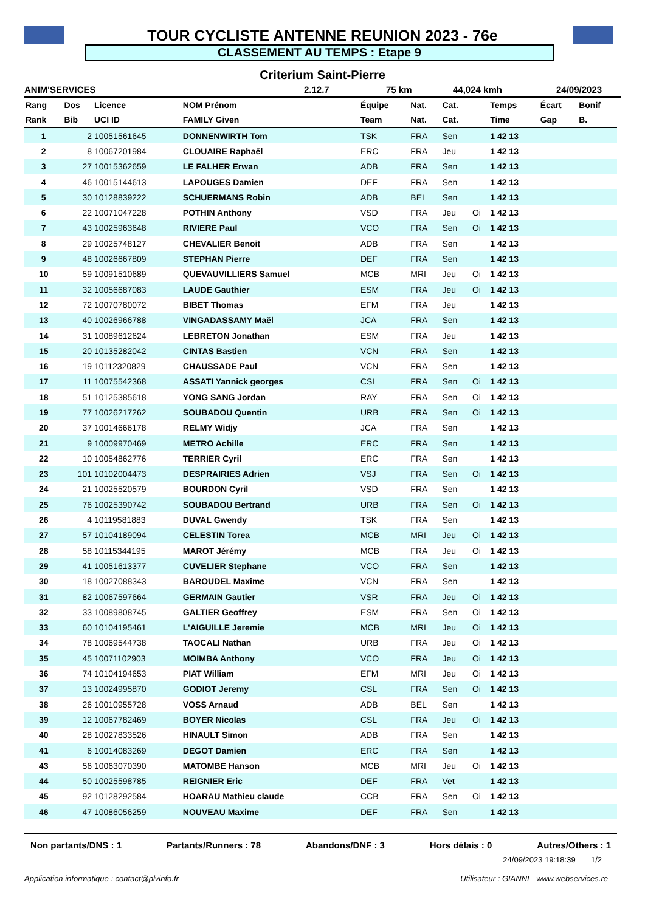TOUR CYCLISTE ANTENNE REUNION 2023 - 76e
CLASSEMENT AU TEMPS : Etape 9
Criterium Saint-Pierre
ANIM'SERVICES 2.12.7 75 km 44,024 kmh 24/09/2023
| Rang | Dos | Licence | NOM Prénom | Équipe | Nat. | Cat. | | Temps | Écart | Bonif |
| --- | --- | --- | --- | --- | --- | --- | --- | --- | --- | --- |
| Rank | Bib | UCI ID | FAMILY Given | Team | Nat. | Cat. | | Time | Gap | B. |
| 1 | 2 | 10051561645 | DONNENWIRTH Tom | TSK | FRA | Sen | | 1 42 13 | | |
| 2 | 8 | 10067201984 | CLOUAIRE Raphaël | ERC | FRA | Jeu | | 1 42 13 | | |
| 3 | 27 | 10015362659 | LE FALHER Erwan | ADB | FRA | Sen | | 1 42 13 | | |
| 4 | 46 | 10015144613 | LAPOUGES Damien | DEF | FRA | Sen | | 1 42 13 | | |
| 5 | 30 | 10128839222 | SCHUERMANS Robin | ADB | BEL | Sen | | 1 42 13 | | |
| 6 | 22 | 10071047228 | POTHIN Anthony | VSD | FRA | Jeu | Oi | 1 42 13 | | |
| 7 | 43 | 10025963648 | RIVIERE Paul | VCO | FRA | Sen | Oi | 1 42 13 | | |
| 8 | 29 | 10025748127 | CHEVALIER Benoit | ADB | FRA | Sen | | 1 42 13 | | |
| 9 | 48 | 10026667809 | STEPHAN Pierre | DEF | FRA | Sen | | 1 42 13 | | |
| 10 | 59 | 10091510689 | QUEVAUVILLIERS Samuel | MCB | MRI | Jeu | Oi | 1 42 13 | | |
| 11 | 32 | 10056687083 | LAUDE Gauthier | ESM | FRA | Jeu | Oi | 1 42 13 | | |
| 12 | 72 | 10070780072 | BIBET Thomas | EFM | FRA | Jeu | | 1 42 13 | | |
| 13 | 40 | 10026966788 | VINGADASSAMY Maël | JCA | FRA | Sen | | 1 42 13 | | |
| 14 | 31 | 10089612624 | LEBRETON Jonathan | ESM | FRA | Jeu | | 1 42 13 | | |
| 15 | 20 | 10135282042 | CINTAS Bastien | VCN | FRA | Sen | | 1 42 13 | | |
| 16 | 19 | 10112320829 | CHAUSSADE Paul | VCN | FRA | Sen | | 1 42 13 | | |
| 17 | 11 | 10075542368 | ASSATI Yannick georges | CSL | FRA | Sen | Oi | 1 42 13 | | |
| 18 | 51 | 10125385618 | YONG SANG Jordan | RAY | FRA | Sen | Oi | 1 42 13 | | |
| 19 | 77 | 10026217262 | SOUBADOU Quentin | URB | FRA | Sen | Oi | 1 42 13 | | |
| 20 | 37 | 10014666178 | RELMY Widjy | JCA | FRA | Sen | | 1 42 13 | | |
| 21 | 9 | 10009970469 | METRO Achille | ERC | FRA | Sen | | 1 42 13 | | |
| 22 | 10 | 10054862776 | TERRIER Cyril | ERC | FRA | Sen | | 1 42 13 | | |
| 23 | 101 | 10102004473 | DESPRAIRIES Adrien | VSJ | FRA | Sen | Oi | 1 42 13 | | |
| 24 | 21 | 10025520579 | BOURDON Cyril | VSD | FRA | Sen | | 1 42 13 | | |
| 25 | 76 | 10025390742 | SOUBADOU Bertrand | URB | FRA | Sen | Oi | 1 42 13 | | |
| 26 | 4 | 10119581883 | DUVAL Gwendy | TSK | FRA | Sen | | 1 42 13 | | |
| 27 | 57 | 10104189094 | CELESTIN Torea | MCB | MRI | Jeu | Oi | 1 42 13 | | |
| 28 | 58 | 10115344195 | MAROT Jérémy | MCB | FRA | Jeu | Oi | 1 42 13 | | |
| 29 | 41 | 10051613377 | CUVELIER Stephane | VCO | FRA | Sen | | 1 42 13 | | |
| 30 | 18 | 10027088343 | BAROUDEL Maxime | VCN | FRA | Sen | | 1 42 13 | | |
| 31 | 82 | 10067597664 | GERMAIN Gautier | VSR | FRA | Jeu | Oi | 1 42 13 | | |
| 32 | 33 | 10089808745 | GALTIER Geoffrey | ESM | FRA | Sen | Oi | 1 42 13 | | |
| 33 | 60 | 10104195461 | L'AIGUILLE Jeremie | MCB | MRI | Jeu | Oi | 1 42 13 | | |
| 34 | 78 | 10069544738 | TAOCALI Nathan | URB | FRA | Jeu | Oi | 1 42 13 | | |
| 35 | 45 | 10071102903 | MOIMBA Anthony | VCO | FRA | Jeu | Oi | 1 42 13 | | |
| 36 | 74 | 10104194653 | PIAT William | EFM | MRI | Jeu | Oi | 1 42 13 | | |
| 37 | 13 | 10024995870 | GODIOT Jeremy | CSL | FRA | Sen | Oi | 1 42 13 | | |
| 38 | 26 | 10010955728 | VOSS Arnaud | ADB | BEL | Sen | | 1 42 13 | | |
| 39 | 12 | 10067782469 | BOYER Nicolas | CSL | FRA | Jeu | Oi | 1 42 13 | | |
| 40 | 28 | 10027833526 | HINAULT Simon | ADB | FRA | Sen | | 1 42 13 | | |
| 41 | 6 | 10014083269 | DEGOT Damien | ERC | FRA | Sen | | 1 42 13 | | |
| 43 | 56 | 10063070390 | MATOMBE Hanson | MCB | MRI | Jeu | Oi | 1 42 13 | | |
| 44 | 50 | 10025598785 | REIGNIER Eric | DEF | FRA | Vet | | 1 42 13 | | |
| 45 | 92 | 10128292584 | HOARAU Mathieu claude | CCB | FRA | Sen | Oi | 1 42 13 | | |
| 46 | 47 | 10086056259 | NOUVEAU Maxime | DEF | FRA | Sen | | 1 42 13 | | |
Non partants/DNS : 1 Partants/Runners : 78 Abandons/DNF : 3 Hors délais : 0 Autres/Others : 1
24/09/2023 19:18:39 1/2
Application informatique : contact@plvinfo.fr Utilisateur : GIANNI - www.webservices.re